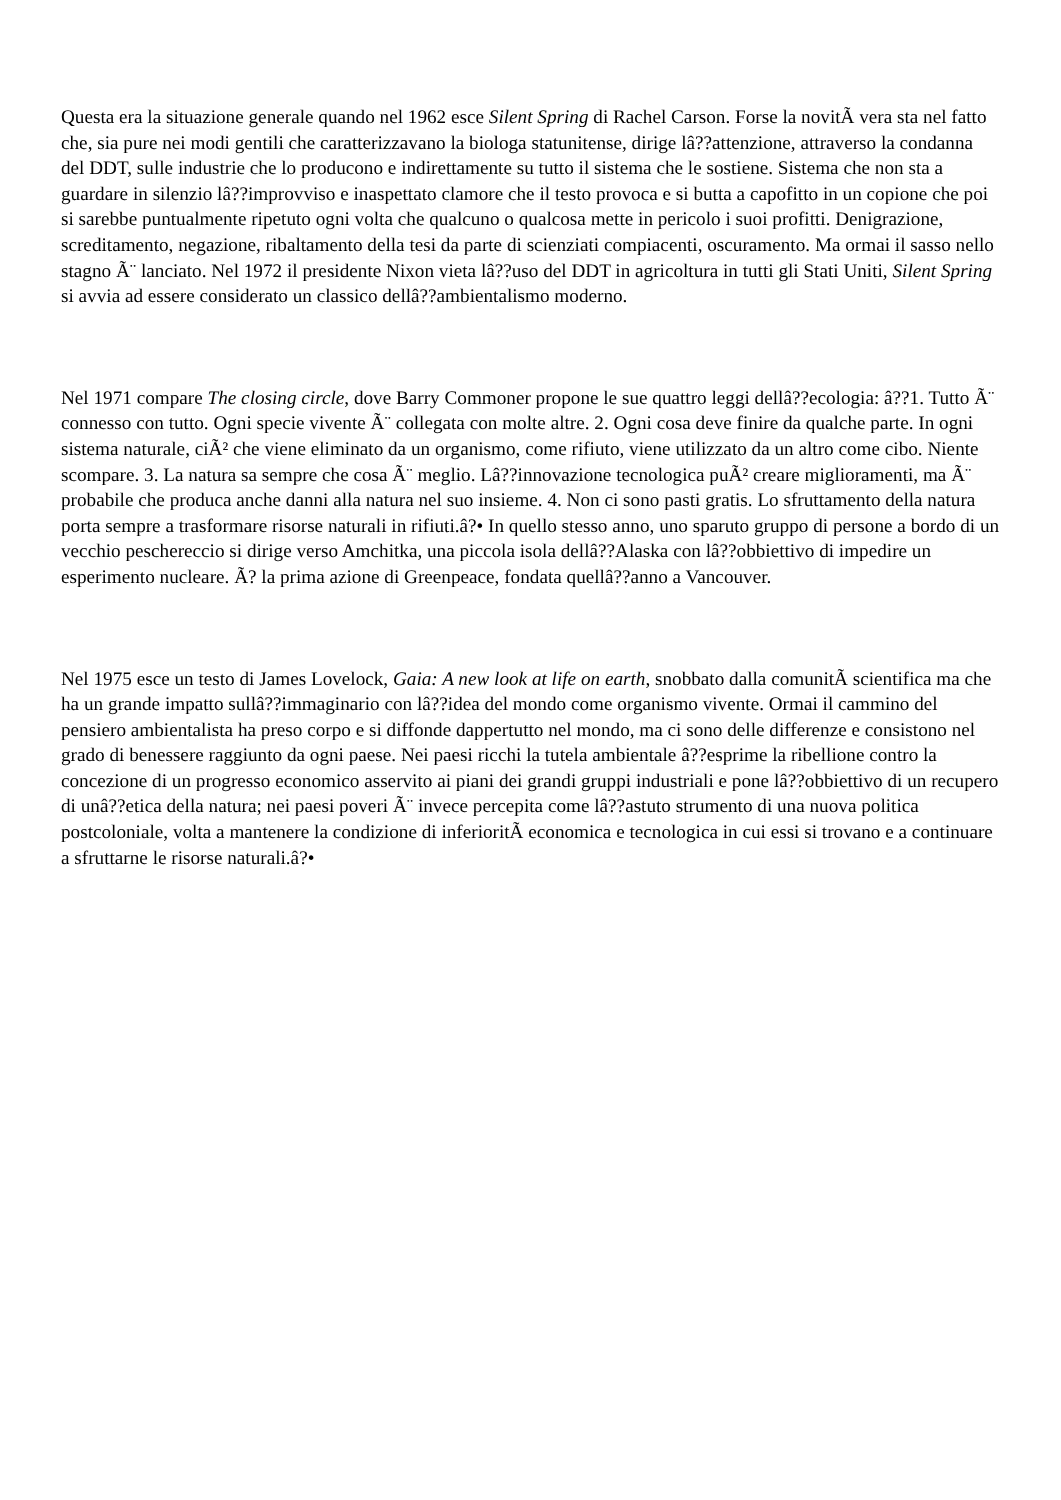Questa era la situazione generale quando nel 1962 esce Silent Spring di Rachel Carson. Forse la novitÃ vera sta nel fatto che, sia pure nei modi gentili che caratterizzavano la biologa statunitense, dirige lâ??attenzione, attraverso la condanna del DDT, sulle industrie che lo producono e indirettamente su tutto il sistema che le sostiene. Sistema che non sta a guardare in silenzio lâ??improvviso e inaspettato clamore che il testo provoca e si butta a capofitto in un copione che poi si sarebbe puntualmente ripetuto ogni volta che qualcuno o qualcosa mette in pericolo i suoi profitti. Denigrazione, screditamento, negazione, ribaltamento della tesi da parte di scienziati compiacenti, oscuramento. Ma ormai il sasso nello stagno Ã¨ lanciato. Nel 1972 il presidente Nixon vieta lâ??uso del DDT in agricoltura in tutti gli Stati Uniti, Silent Spring si avvia ad essere considerato un classico dellâ??ambientalismo moderno.
Nel 1971 compare The closing circle, dove Barry Commoner propone le sue quattro leggi dellâ??ecologia: â??1. Tutto Ã¨ connesso con tutto. Ogni specie vivente Ã¨ collegata con molte altre. 2. Ogni cosa deve finire da qualche parte. In ogni sistema naturale, ciÃ² che viene eliminato da un organismo, come rifiuto, viene utilizzato da un altro come cibo. Niente scompare. 3. La natura sa sempre che cosa Ã¨ meglio. Lâ??innovazione tecnologica puÃ² creare miglioramenti, ma Ã¨ probabile che produca anche danni alla natura nel suo insieme. 4. Non ci sono pasti gratis. Lo sfruttamento della natura porta sempre a trasformare risorse naturali in rifiuti.â?• In quello stesso anno, uno sparuto gruppo di persone a bordo di un vecchio peschereccio si dirige verso Amchitka, una piccola isola dellâ??Alaska con lâ??obbiettivo di impedire un esperimento nucleare. Ã? la prima azione di Greenpeace, fondata quellâ??anno a Vancouver.
Nel 1975 esce un testo di James Lovelock, Gaia: A new look at life on earth, snobbato dalla comunitÃ scientifica ma che ha un grande impatto sullâ??immaginario con lâ??idea del mondo come organismo vivente. Ormai il cammino del pensiero ambientalista ha preso corpo e si diffonde dappertutto nel mondo, ma ci sono delle differenze e consistono nel grado di benessere raggiunto da ogni paese. Nei paesi ricchi la tutela ambientale â??esprime la ribellione contro la concezione di un progresso economico asservito ai piani dei grandi gruppi industriali e pone lâ??obbiettivo di un recupero di unâ??etica della natura; nei paesi poveri Ã¨ invece percepita come lâ??astuto strumento di una nuova politica postcoloniale, volta a mantenere la condizione di inferioritÃ economica e tecnologica in cui essi si trovano e a continuare a sfruttarne le risorse naturali.â?•